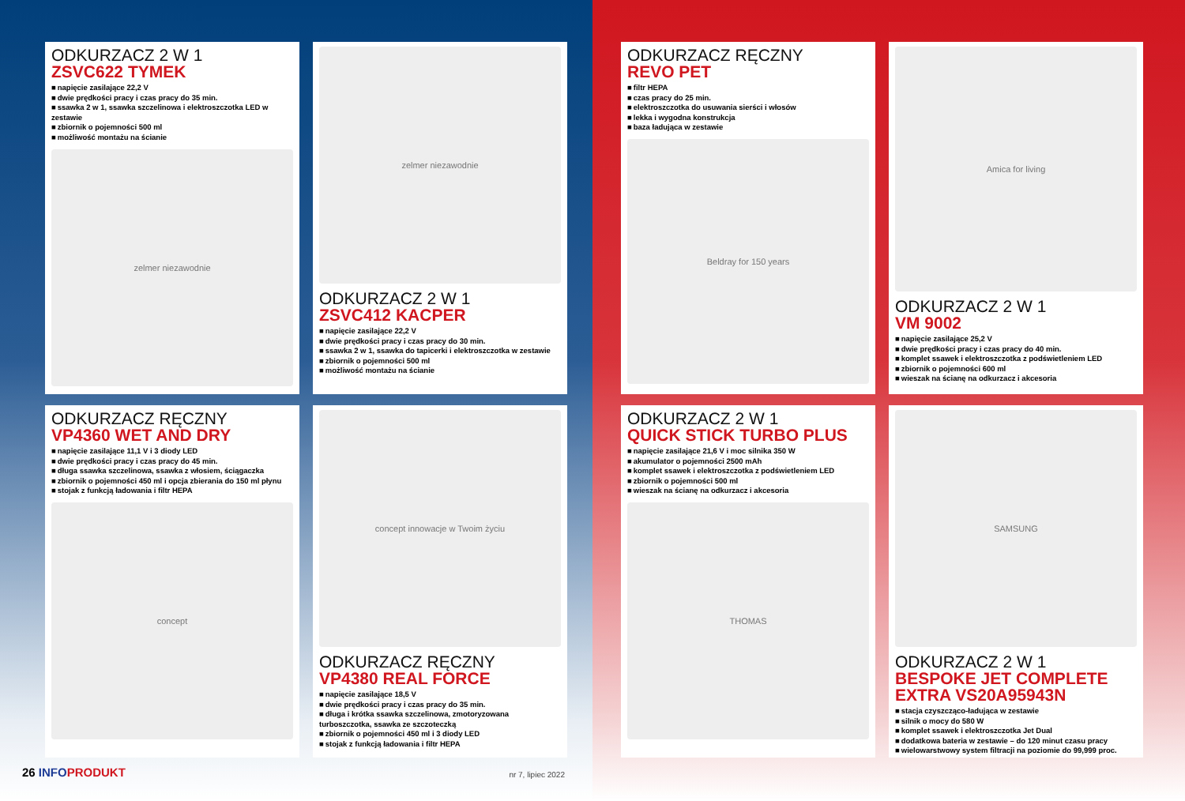ODKURZACZ 2 W 1
ZSVC622 TYMEK
napięcie zasilające 22,2 V
dwie prędkości pracy i czas pracy do 35 min.
ssawka 2 w 1, ssawka szczelinowa i elektroszczotka LED w zestawie
zbiornik o pojemności 500 ml
możliwość montażu na ścianie
zelmer niezawodnie
zelmer niezawodnie
ODKURZACZ 2 W 1
ZSVC412 KACPER
napięcie zasilające 22,2 V
dwie prędkości pracy i czas pracy do 30 min.
ssawka 2 w 1, ssawka do tapicerki i elektroszczotka w zestawie
zbiornik o pojemności 500 ml
możliwość montażu na ścianie
ODKURZACZ RĘCZNY
VP4360 WET AND DRY
napięcie zasilające 11,1 V i 3 diody LED
dwie prędkości pracy i czas pracy do 45 min.
długa ssawka szczelinowa, ssawka z włosiem, ściągaczka
zbiornik o pojemności 450 ml i opcja zbierania do 150 ml płynu
stojak z funkcją ładowania i filtr HEPA
concept
concept innowacje w Twoim życiu
ODKURZACZ RĘCZNY
VP4380 REAL FORCE
napięcie zasilające 18,5 V
dwie prędkości pracy i czas pracy do 35 min.
długa i krótka ssawka szczelinowa, zmotoryzowana turboszczotka, ssawka ze szczoteczką
zbiornik o pojemności 450 ml i 3 diody LED
stojak z funkcją ładowania i filtr HEPA
26 INFO PRODUKT nr 7, lipiec 2022
ODKURZACZ RĘCZNY
REVO PET
filtr HEPA
czas pracy do 25 min.
elektroszczotka do usuwania sierści i włosów
lekka i wygodna konstrukcja
baza ładująca w zestawie
Beldray for 150 years
Amica for living
ODKURZACZ 2 W 1
VM 9002
napięcie zasilające 25,2 V
dwie prędkości pracy i czas pracy do 40 min.
komplet ssawek i elektroszczotka z podświetleniem LED
zbiornik o pojemności 600 ml
wieszak na ścianę na odkurzacz i akcesoria
ODKURZACZ 2 W 1
QUICK STICK TURBO PLUS
napięcie zasilające 21,6 V i moc silnika 350 W
akumulator o pojemności 2500 mAh
komplet ssawek i elektroszczotka z podświetleniem LED
zbiornik o pojemności 500 ml
wieszak na ścianę na odkurzacz i akcesoria
THOMAS
SAMSUNG
ODKURZACZ 2 W 1
BESPOKE JET COMPLETE EXTRA VS20A95943N
stacja czyszcząco-ładująca w zestawie
silnik o mocy do 580 W
komplet ssawek i elektroszczotka Jet Dual
dodatkowa bateria w zestawie – do 120 minut czasu pracy
wielowarstwowy system filtracji na poziomie do 99,999 proc.